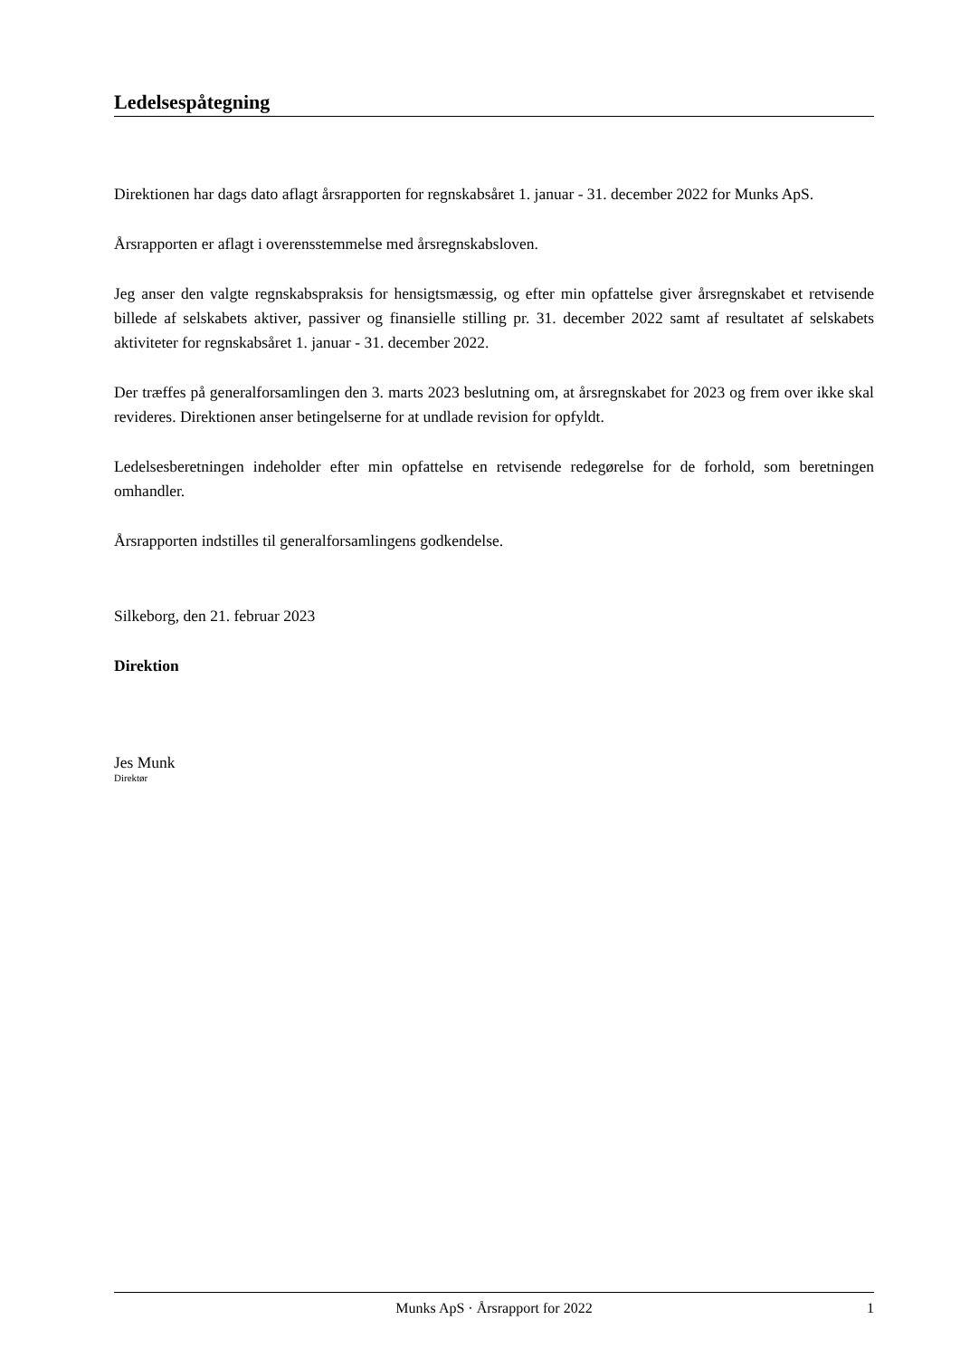Ledelsespåtegning
Direktionen har dags dato aflagt årsrapporten for regnskabsåret 1. januar - 31. december 2022 for Munks ApS.
Årsrapporten er aflagt i overensstemmelse med årsregnskabsloven.
Jeg anser den valgte regnskabspraksis for hensigtsmæssig, og efter min opfattelse giver årsregnskabet et retvisende billede af selskabets aktiver, passiver og finansielle stilling pr. 31. december 2022 samt af resultatet af selskabets aktiviteter for regnskabsåret 1. januar - 31. december 2022.
Der træffes på generalforsamlingen den 3. marts 2023 beslutning om, at årsregnskabet for 2023 og frem over ikke skal revideres. Direktionen anser betingelserne for at undlade revision for opfyldt.
Ledelsesberetningen indeholder efter min opfattelse en retvisende redegørelse for de forhold, som beretningen omhandler.
Årsrapporten indstilles til generalforsamlingens godkendelse.
Silkeborg, den 21. februar 2023
Direktion
Jes Munk
Direktør
Munks ApS · Årsrapport for 2022 1